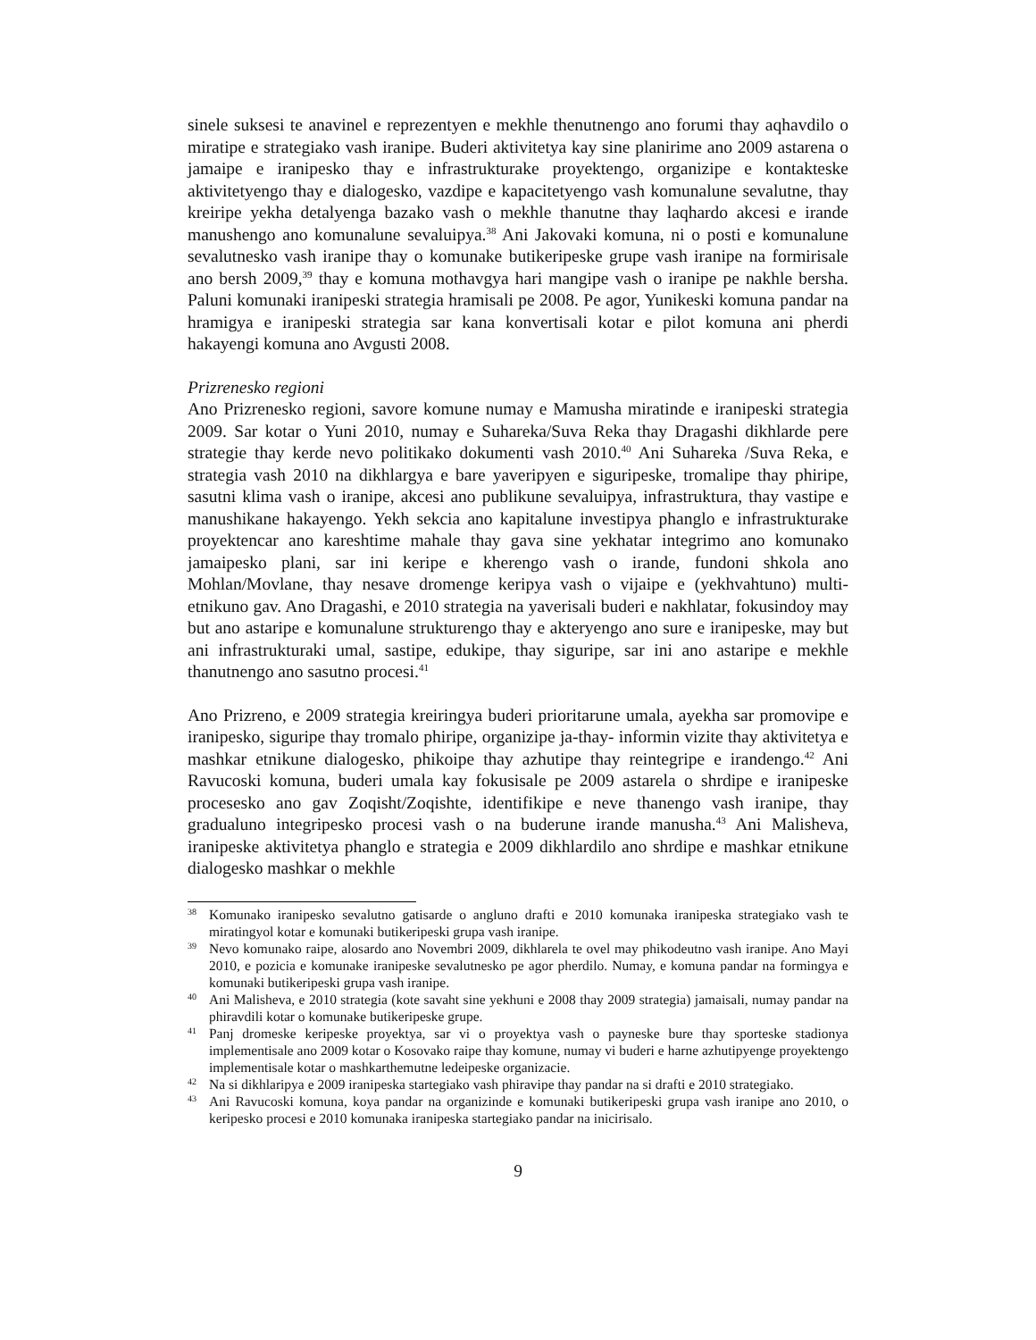sinele suksesi te anavinel e reprezentyen e mekhle thenutnengo ano forumi thay aqhavdilo o miratipe e strategiako vash iranipe. Buderi aktivitetya kay sine planirime ano 2009 astarena o jamaipe e iranipesko thay e infrastrukturake proyektengo, organizipe e kontakteske aktivitetyengo thay e dialogesko, vazdipe e kapacitetyengo vash komunalune sevalutne, thay kreiripe yekha detalyenga bazako vash o mekhle thanutne thay laqhardo akcesi e irande manushengo ano komunalune sevaluipya.<sup>38</sup> Ani Jakovaki komuna, ni o posti e komunalune sevalutnesko vash iranipe thay o komunake butikeripeske grupe vash iranipe na formirisale ano bersh 2009,<sup>39</sup> thay e komuna mothavgya hari mangipe vash o iranipe pe nakhle bersha. Paluni komunaki iranipeski strategia hramisali pe 2008. Pe agor, Yunikeski komuna pandar na hramigya e iranipeski strategia sar kana konvertisali kotar e pilot komuna ani pherdi hakayengi komuna ano Avgusti 2008.
Prizrenesko regioni
Ano Prizrenesko regioni, savore komune numay e Mamusha miratinde e iranipeski strategia 2009. Sar kotar o Yuni 2010, numay e Suhareka/Suva Reka thay Dragashi dikhlarde pere strategie thay kerde nevo politikako dokumenti vash 2010.<sup>40</sup> Ani Suhareka /Suva Reka, e strategia vash 2010 na dikhlargya e bare yaveripyen e siguripeske, tromalipe thay phiripe, sasutni klima vash o iranipe, akcesi ano publikune sevaluipya, infrastruktura, thay vastipe e manushikane hakayengo. Yekh sekcia ano kapitalune investipya phanglo e infrastrukturake proyektencar ano kareshtime mahale thay gava sine yekhatar integrimo ano komunako jamaipesko plani, sar ini keripe e kherengo vash o irande, fundoni shkola ano Mohlan/Movlane, thay nesave dromenge keripya vash o vijaipe e (yekhvahtuno) multi-etnikuno gav. Ano Dragashi, e 2010 strategia na yaverisali buderi e nakhlatar, fokusindoy may but ano astaripe e komunalune strukturengo thay e akteryengo ano sure e iranipeske, may but ani infrastrukturaki umal, sastipe, edukipe, thay siguripe, sar ini ano astaripe e mekhle thanutnengo ano sasutno procesi.<sup>41</sup>
Ano Prizreno, e 2009 strategia kreiringya buderi prioritarune umala, ayekha sar promovipe e iranipesko, siguripe thay tromalo phiripe, organizipe ja-thay- informin vizite thay aktivitetya e mashkar etnikune dialogesko, phikoipe thay azhutipe thay reintegripe e irandengo.<sup>42</sup> Ani Ravucoski komuna, buderi umala kay fokusisale pe 2009 astarela o shrdipe e iranipeske procesesko ano gav Zoqisht/Zoqishte, identifikipe e neve thanengo vash iranipe, thay gradualuno integripesko procesi vash o na buderune irande manusha.<sup>43</sup> Ani Malisheva, iranipeske aktivitetya phanglo e strategia e 2009 dikhlardilo ano shrdipe e mashkar etnikune dialogesko mashkar o mekhle
38 Komunako iranipesko sevalutno gatisarde o angluno drafti e 2010 komunaka iranipeska strategiako vash te miratingyol kotar e komunaki butikeripeski grupa vash iranipe.
39 Nevo komunako raipe, alosardo ano Novembri 2009, dikhlarela te ovel may phikodeutno vash iranipe. Ano Mayi 2010, e pozicia e komunake iranipeske sevalutnesko pe agor pherdilo. Numay, e komuna pandar na formingya e komunaki butikeripeski grupa vash iranipe.
40 Ani Malisheva, e 2010 strategia (kote savaht sine yekhuni e 2008 thay 2009 strategia) jamaisali, numay pandar na phiravdili kotar o komunake butikeripeske grupe.
41 Panj dromeske keripeske proyektya, sar vi o proyektya vash o payneske bure thay sporteske stadionya implementisale ano 2009 kotar o Kosovako raipe thay komune, numay vi buderi e harne azhutipyenge proyektengo implementisale kotar o mashkarthemutne ledeipeske organizacie.
42 Na si dikhlaripya e 2009 iranipeska startegiako vash phiravipe thay pandar na si drafti e 2010 strategiako.
43 Ani Ravucoski komuna, koya pandar na organizinde e komunaki butikeripeski grupa vash iranipe ano 2010, o keripesko procesi e 2010 komunaka iranipeska startegiako pandar na inicirisalo.
9